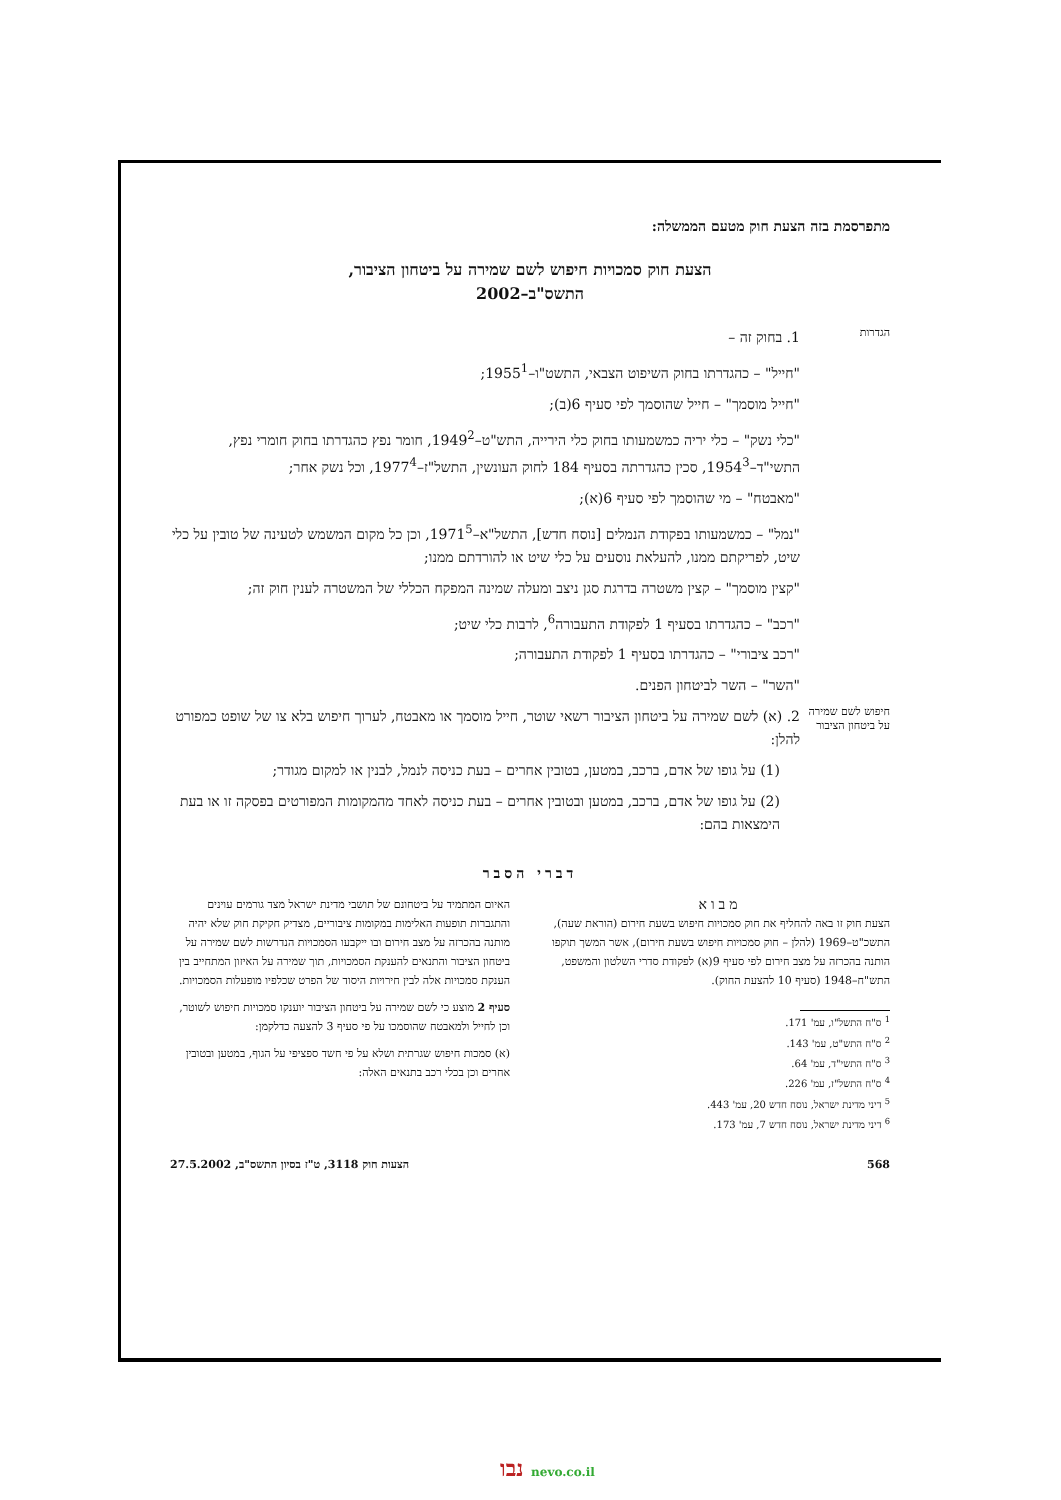מתפרסמת בזה הצעת חוק מטעם הממשלה:
הצעת חוק סמכויות חיפוש לשם שמירה על ביטחון הציבור,
התשס"ב–2002
הגדרות
1. בחוק זה –
"חייל" – כהגדרתו בחוק השיפוט הצבאי, התשט"ו–1955<sup>1</sup>;
"חייל מוסמך" – חייל שהוסמך לפי סעיף 6(ב);
"כלי נשק" – כלי יריה כמשמעותו בחוק כלי הירייה, התש"ט–1949<sup>2</sup>, חומר נפץ כהגדרתו בחוק חומרי נפץ, התשי"ד–1954<sup>3</sup>, סכין כהגדרתה בסעיף 184 לחוק העונשין, התשל"ז–1977<sup>4</sup>, וכל נשק אחר;
"מאבטח" – מי שהוסמך לפי סעיף 6(א);
"נמל" – כמשמעותו בפקודת הנמלים [נוסח חדש], התשל"א–1971<sup>5</sup>, וכן כל מקום המשמש לטעינה של טובין על כלי שיט, לפריקתם ממנו, להעלאת נוסעים על כלי שיט או להורדתם ממנו;
"קצין מוסמך" – קצין משטרה בדרגת סגן ניצב ומעלה שמינה המפקח הכללי של המשטרה לענין חוק זה;
"רכב" – כהגדרתו בסעיף 1 לפקודת התעבורה<sup>6</sup>, לרבות כלי שיט;
"רכב ציבורי" – כהגדרתו בסעיף 1 לפקודת התעבורה;
"השר" – השר לביטחון הפנים.
חיפוש לשם שמירה על ביטחון הציבור
2. (א) לשם שמירה על ביטחון הציבור רשאי שוטר, חייל מוסמך או מאבטח, לערוך חיפוש בלא צו של שופט כמפורט להלן:
(1) על גופו של אדם, ברכב, במטען, בטובין אחרים – בעת כניסה לנמל, לבנין או למקום מגודר;
(2) על גופו של אדם, ברכב, במטען ובטובין אחרים – בעת כניסה לאחד מהמקומות המפורטים בפסקה זו או בעת הימצאות בהם:
דברי הסבר
מבוא
הצעת חוק זו באה להחליף את חוק סמכויות חיפוש בשעת חירום (הוראת שעה), התשכ"ט–1969 (להלן – חוק סמכויות חיפוש בשעת חירום), אשר המשך תוקפו הותנה בהכרזה על מצב חירום לפי סעיף 9(א) לפקודת סדרי השלטון והמשפט, התש"ח–1948 (סעיף 10 להצעת החוק).
<sup>1</sup> ס"ח התשל"ו, עמ' 171.
<sup>2</sup> ס"ח התש"ט, עמ' 143.
<sup>3</sup> ס"ח התשי"ד, עמ' 64.
<sup>4</sup> ס"ח התשל"ז, עמ' 226.
<sup>5</sup> דיני מדינת ישראל, נוסח חדש 20, עמ' 443.
<sup>6</sup> דיני מדינת ישראל, נוסח חדש 7, עמ' 173.
האיום המתמיד על ביטחונם של תושבי מדינת ישראל מצד גורמים עוינים והתגברות תופעות האלימות במקומות ציבוריים, מצדיק חקיקת חוק שלא יהיה מותנה בהכרזה על מצב חירום ובו ייקבעו הסמכויות הנדרשות לשם שמירה על ביטחון הציבור והתנאים להענקת הסמכויות, תוך שמירה על האיזון המתחייב בין הענקת סמכויות אלה לבין חירויות היסוד של הפרט שכלפיו מופעלות הסמכויות.
סעיף 2 מוצע כי לשם שמירה על ביטחון הציבור יוענקו סמכויות חיפוש לשוטר, וכן לחייל ולמאבטח שהוסמכו על פי סעיף 3 להצעה כדלקמן:
(א) סמכות חיפוש שגרתית ושלא על פי חשד ספציפי על הגוף, במטען ובטובין אחרים וכן בכלי רכב בתנאים האלה:
568 הצעות חוק 3118, ט"ז בסיון התשס"ב, 27.5.2002
נבו nevo.co.il